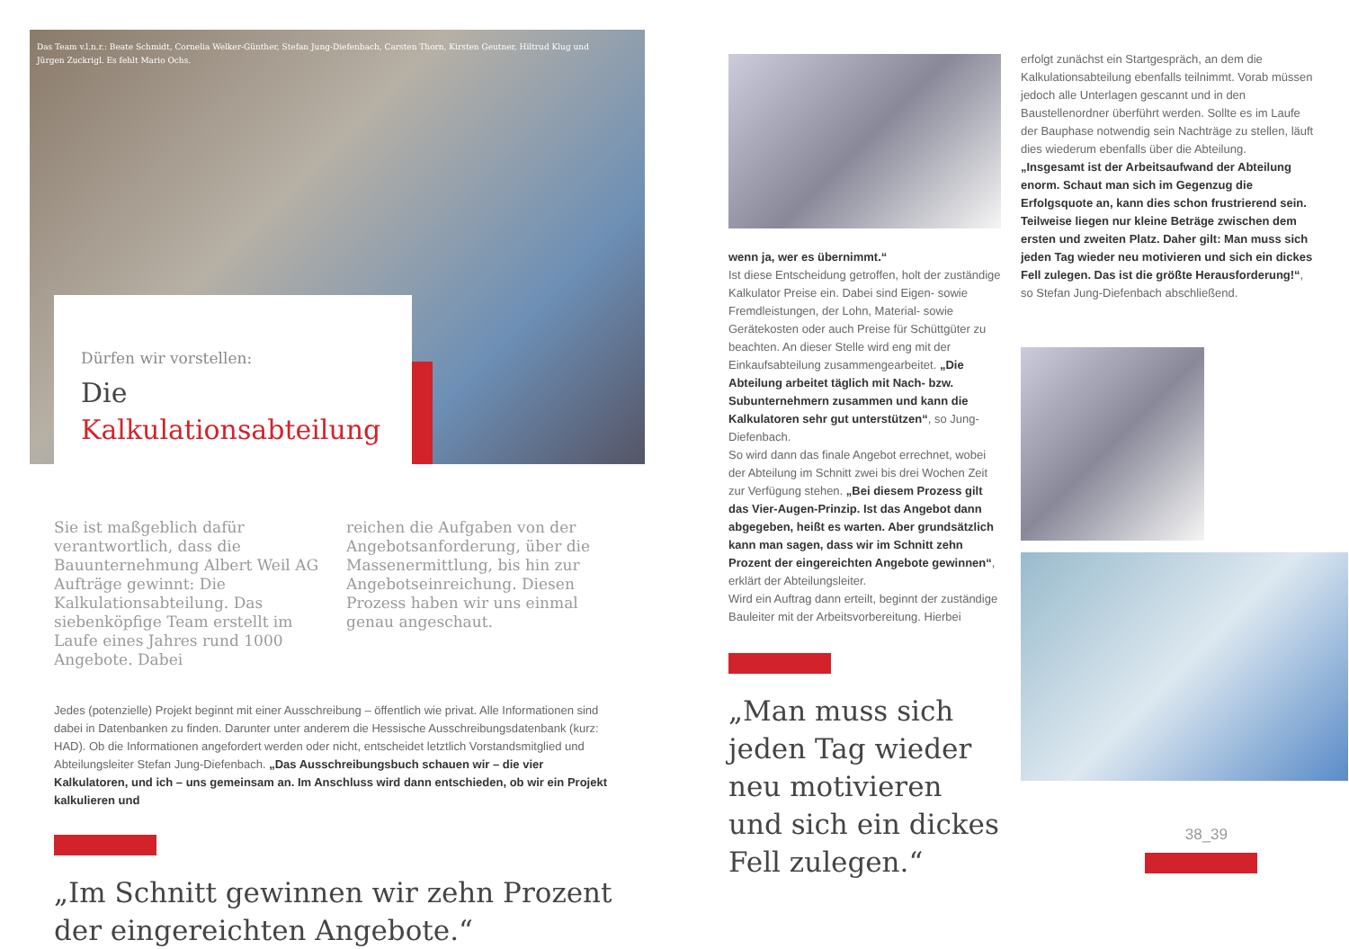Das Team v.l.n.r.: Beate Schmidt, Cornelia Welker-Günther, Stefan Jung-Diefenbach, Carsten Thorn, Kirsten Geutner, Hiltrud Klug und
Jürgen Zuckrigl. Es fehlt Mario Ochs.
Dürfen wir vorstellen:
Die
Kalkulationsabteilung
Sie ist maßgeblich dafür verantwortlich, dass die Bauunternehmung Albert Weil AG Aufträge gewinnt: Die Kalkulationsabteilung. Das siebenköpfige Team erstellt im Laufe eines Jahres rund 1000 Angebote. Dabei
reichen die Aufgaben von der Angebotsanforderung, über die Massenermittlung, bis hin zur Angebotseinreichung. Diesen Prozess haben wir uns einmal genau angeschaut.
Jedes (potenzielle) Projekt beginnt mit einer Ausschreibung – öffentlich wie privat. Alle Informationen sind dabei in Datenbanken zu finden. Darunter unter anderem die Hessische Ausschreibungsdatenbank (kurz: HAD). Ob die Informationen angefordert werden oder nicht, entscheidet letztlich Vorstandsmitglied und Abteilungsleiter Stefan Jung-Diefenbach. „Das Ausschreibungsbuch schauen wir – die vier Kalkulatoren, und ich – uns gemeinsam an. Im Anschluss wird dann entschieden, ob wir ein Projekt kalkulieren und
„Im Schnitt gewinnen wir zehn Prozent der eingereichten Angebote.“
wenn ja, wer es übernimmt.“
Ist diese Entscheidung getroffen, holt der zuständige Kalkulator Preise ein. Dabei sind Eigen- sowie Fremdleistungen, der Lohn, Material- sowie Gerätekosten oder auch Preise für Schüttgüter zu beachten. An dieser Stelle wird eng mit der Einkaufsabteilung zusammengearbeitet. „Die Abteilung arbeitet täglich mit Nach- bzw. Subunternehmern zusammen und kann die Kalkulatoren sehr gut unterstützen“, so Jung-Diefenbach.
So wird dann das finale Angebot errechnet, wobei der Abteilung im Schnitt zwei bis drei Wochen Zeit zur Verfügung stehen. „Bei diesem Prozess gilt das Vier-Augen-Prinzip. Ist das Angebot dann abgegeben, heißt es warten. Aber grundsätzlich kann man sagen, dass wir im Schnitt zehn Prozent der eingereichten Angebote gewinnen“, erklärt der Abteilungsleiter.
Wird ein Auftrag dann erteilt, beginnt der zuständige Bauleiter mit der Arbeitsvorbereitung. Hierbei
„Man muss sich jeden Tag wieder neu motivieren und sich ein dickes Fell zulegen.“
erfolgt zunächst ein Startgespräch, an dem die Kalkulationsabteilung ebenfalls teilnimmt. Vorab müssen jedoch alle Unterlagen gescannt und in den Baustellenordner überführt werden. Sollte es im Laufe der Bauphase notwendig sein Nachträge zu stellen, läuft dies wiederum ebenfalls über die Abteilung.
„Insgesamt ist der Arbeitsaufwand der Abteilung enorm. Schaut man sich im Gegenzug die Erfolgsquote an, kann dies schon frustrierend sein. Teilweise liegen nur kleine Beträge zwischen dem ersten und zweiten Platz. Daher gilt: Man muss sich jeden Tag wieder neu motivieren und sich ein dickes Fell zulegen. Das ist die größte Herausforderung!“, so Stefan Jung-Diefenbach abschließend.
38_39